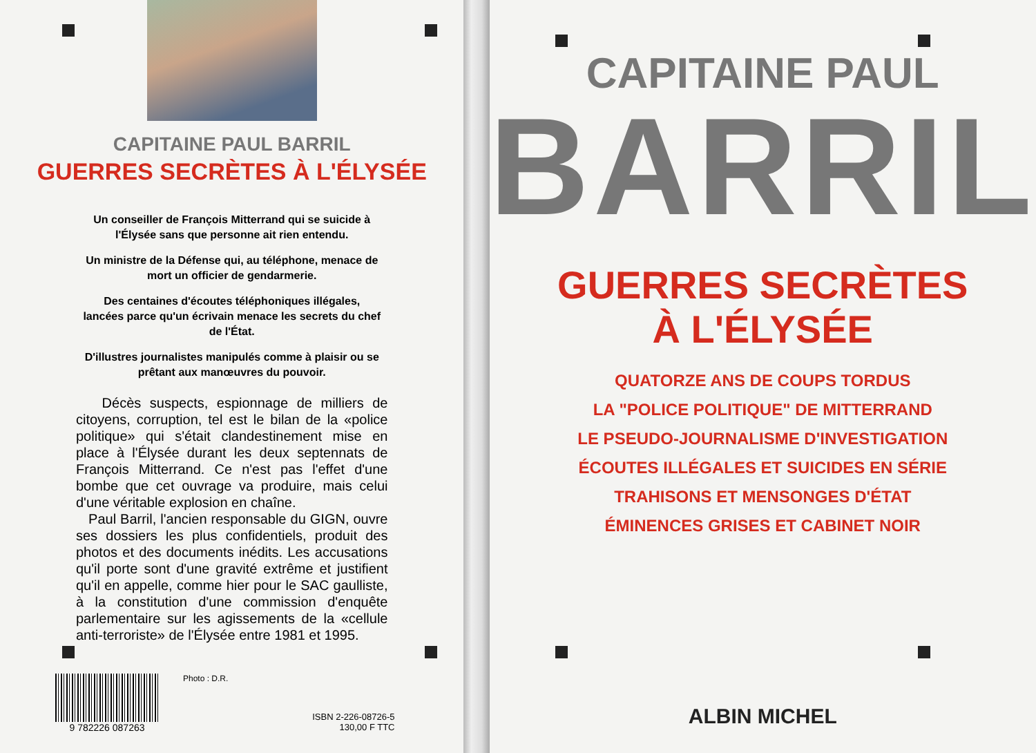CAPITAINE PAUL BARRIL
GUERRES SECRÈTES À L'ÉLYSÉE
Un conseiller de François Mitterrand qui se suicide à l'Élysée sans que personne ait rien entendu.
Un ministre de la Défense qui, au téléphone, menace de mort un officier de gendarmerie.
Des centaines d'écoutes téléphoniques illégales, lancées parce qu'un écrivain menace les secrets du chef de l'État.
D'illustres journalistes manipulés comme à plaisir ou se prêtant aux manœuvres du pouvoir.
Décès suspects, espionnage de milliers de citoyens, corruption, tel est le bilan de la «police politique» qui s'était clandestinement mise en place à l'Élysée durant les deux septennats de François Mitterrand. Ce n'est pas l'effet d'une bombe que cet ouvrage va produire, mais celui d'une véritable explosion en chaîne.
Paul Barril, l'ancien responsable du GIGN, ouvre ses dossiers les plus confidentiels, produit des photos et des documents inédits. Les accusations qu'il porte sont d'une gravité extrême et justifient qu'il en appelle, comme hier pour le SAC gaulliste, à la constitution d'une commission d'enquête parlementaire sur les agissements de la «cellule anti-terroriste» de l'Élysée entre 1981 et 1995.
9 782226 087263 Photo : D.R.
ISBN 2-226-08726-5
130,00 F TTC
CAPITAINE PAUL
BARRIL
GUERRES SECRÈTES
À L'ÉLYSÉE
QUATORZE ANS DE COUPS TORDUS
LA "POLICE POLITIQUE" DE MITTERRAND
LE PSEUDO-JOURNALISME D'INVESTIGATION
ÉCOUTES ILLÉGALES ET SUICIDES EN SÉRIE
TRAHISONS ET MENSONGES D'ÉTAT
ÉMINENCES GRISES ET CABINET NOIR
ALBIN MICHEL